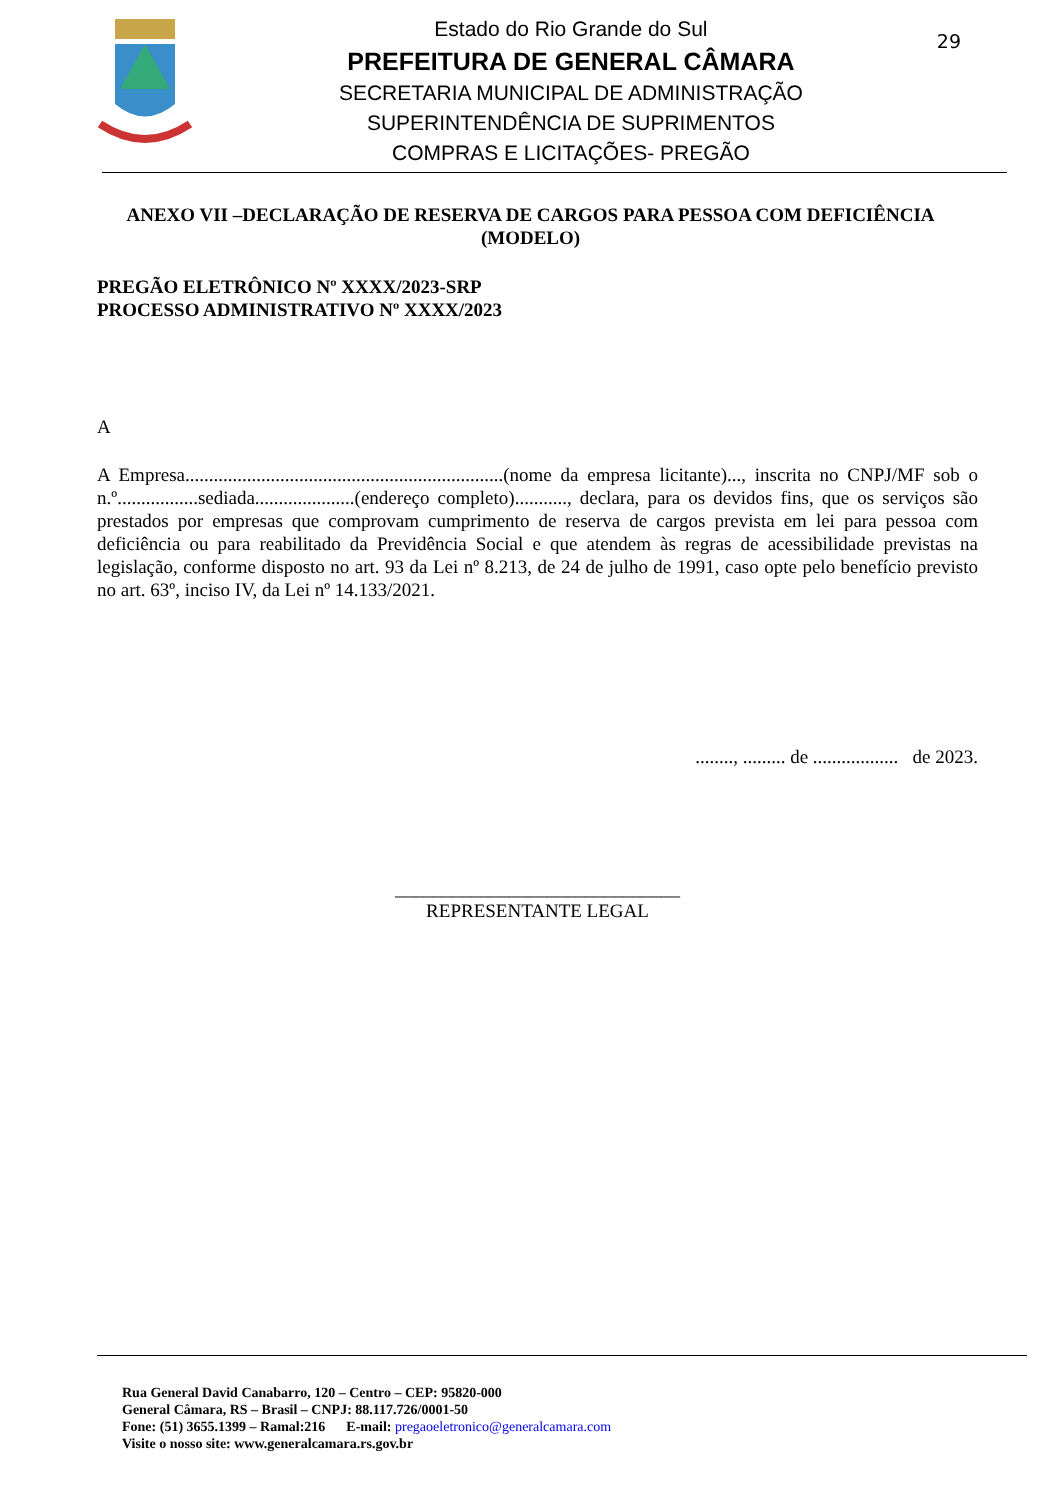Estado do Rio Grande do Sul
PREFEITURA DE GENERAL CÂMARA
SECRETARIA MUNICIPAL DE ADMINISTRAÇÃO
SUPERINTENDÊNCIA DE SUPRIMENTOS
COMPRAS E LICITAÇÕES- PREGÃO
29
ANEXO VII –DECLARAÇÃO DE RESERVA DE CARGOS PARA PESSOA COM DEFICIÊNCIA (MODELO)
PREGÃO ELETRÔNICO Nº XXXX/2023-SRP
PROCESSO ADMINISTRATIVO Nº XXXX/2023
A
A Empresa...................................................................(nome da empresa licitante)..., inscrita no CNPJ/MF sob o n.º.................sediada.....................(endereço completo)..........., declara, para os devidos fins, que os serviços são prestados por empresas que comprovam cumprimento de reserva de cargos prevista em lei para pessoa com deficiência ou para reabilitado da Previdência Social e que atendem às regras de acessibilidade previstas na legislação, conforme disposto no art. 93 da Lei nº 8.213, de 24 de julho de 1991, caso opte pelo benefício previsto no art. 63º, inciso IV, da Lei nº 14.133/2021.
........, ......... de .................. de 2023.
______________________________
REPRESENTANTE LEGAL
Rua General David Canabarro, 120 – Centro – CEP: 95820-000
General Câmara, RS – Brasil – CNPJ: 88.117.726/0001-50
Fone: (51) 3655.1399 – Ramal:216 E-mail: pregaoeletronico@generalcamara.com
Visite o nosso site: www.generalcamara.rs.gov.br